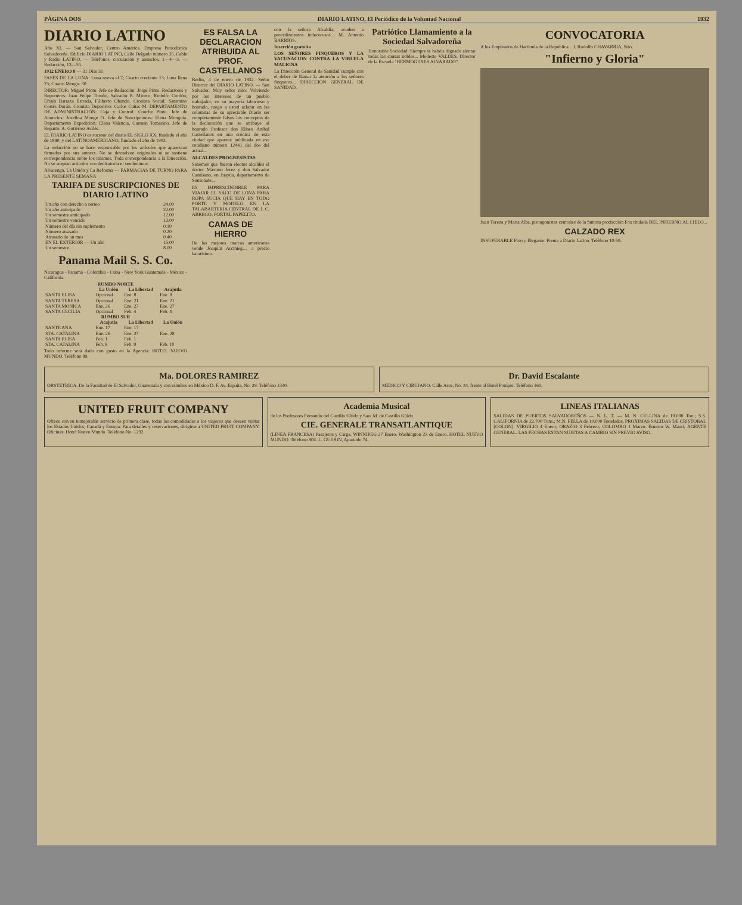PÁGINA DOS DIARIO LATINO, El Periódico de la Voluntad Nacional 1932
DIARIO LATINO
Año XL — San Salvador, Centro América. Empresa Periodística Salvadoreña. Edificio DIARIO LATINO, Calle Delgado número 35. Cable y Radio LATINO. — Teléfonos, circulación y anuncios, 1—4—3. —Redacción, 13—55.
1932 ENERO 8 — 31 Días 31
FASES DE LA LUNA: Luna nueva el 7; Cuarto creciente 13; Luna llena 23; Cuarto Mengu. 30
DIRECTOR: Miguel Pinto. Jefe de Redacción: Jorge Pinto. Redactores y Reporteros: Juan Felipe Toruño, Salvador R. Minero, Rodolfo Cordón, Efraín Barraza Estrada, Filiberto Obando. Cronista Social: Saturnino Cortés Durán. Cronista Deportivo: Carlos Cañas M. DEPARTAMENTO DE ADMINISTRACIÓN: Caja y Control: Conche Pinto. Jefe de Anuncios: Josefina Monge O. Jefe de Suscripciones: Elena Munguía. Departamento Expedición: Elena Valencia, Carmen Tomasino. Jefe de Reparto: A. Gutiérrez Avilés.
EL DIARIO LATINO es sucesor del diario EL SIGLO XX, fundado el año de 1890, y del LATINOAMERICANO, fundado el año de 1903.
La redacción no se hace responsable por los artículos que aparezcan firmados por sus autores. No se devuelven originales ni se sostiene correspondencia sobre los mismos. Toda correspondencia a la Dirección. No se aceptan artículos con dedicatoria ni seudónimos.
Alvarenga, La Unión y La Reforma — FARMACIAS DE TURNO PARA LA PRESENTE SEMANA
TARIFA DE SUSCRIPCIONES DE DIARIO LATINO
| Un año con derecho a sorteo | 24.00 |
| Un año anticipado | 22.00 |
| Un semestre anticipado | 12.00 |
| Un semestre vencido | 13.00 |
| Número del día sin suplemento | 0.10 |
| Número atrasado | 0.20 |
| Atrasado de un mes | 0.40 |
| EN EL EXTERIOR — Un año | 15.00 |
| Un semestre | 8.00 |
Panama Mail S. S. Co.
Nicaragua - Panamá - Colombia - Cuba - New York Guatemala - México - California
| RUMBO NORTE | | | |
| --- | --- | --- | --- |
| | La Unión | La Libertad | Acajutla |
| SANTA ELISA | Opcional | Ene. 8 | Ene. 8 |
| SANTA TERESA | Opcional | Ene. 21 | Ene. 21 |
| SANTA MONICA | Ene. 26 | Ene. 27 | Ene. 27 |
| SANTA CECILIA | Opcional | Feb. 4 | Feb. 4 |
| RUMBO SUR | | | |
| | Acajutla | La Libertad | La Unión |
| SANTE ANA | Ene. 17 | Ene. 17 | |
| STA. CATALINA | Ene. 26 | Ene. 27 | Ene. 28 |
| SANTA ELISA | Feb. 1 | Feb. 1 | |
| STA. CATALINA | Feb. 8 | Feb. 9 | Feb. 10 |
Todo informe será dado con gusto en la Agencia: HOTEL NUEVO MUNDO. Teléfono 89.
ES FALSA LA DECLARACION ATRIBUIDA AL PROF. CASTELLANOS
Berlín, 4 de enero de 1932. Señor Director del DIARIO LATINO. — San Salvador. Muy señor mío: Volviendo por los intereses de un pueblo trabajador, en su mayoría laborioso y honrado, ruego a usted aclarar en las columnas de su apreciable Diario ser completamente falsos los conceptos de la declaración que se atribuye al honrado Profesor don Eliseo Aníbal Castellanos en una crónica de esta ciudad que aparece publicada en ese cotidiano número 12441 del dos del actual...
ALCALDES PROGRESISTAS
Sabemos que fueron electos alcaldes el doctor Máximo Jerez y don Salvador Cantisano, en Juayúa, departamento de Sonsonate...
ES IMPRESCINDIBLE PARA VIAJAR EL SACO DE LONA PARA ROPA SUCIA QUE HAY EN TODO PORTE Y MODELO EN LA TALABARTERIA CENTRAL DE J. C. ABREGO, PORTAL PAPELITO.
CAMAS DE HIERRO
De las mejores marcas americanas vende Joaquín Arcinieg..., a precio baratísimo.
con la señora Alcaldía, acuden a procedimientos indecorosos... M. Antonio BARRIOS.
Inserción gratuita
LOS SEÑORES FINQUEROS Y LA VACUNACION CONTRA LA VIRUELA MALIGNA
La Dirección General de Sanidad cumple con el deber de llamar la atención a los señores finqueros... DIRECCION GENERAL DE SANIDAD.
Patriótico Llamamiento a la Sociedad Salvadoreña
Honorable Sociedad: Siempre te habéis dignado alentar todas las causas nobles... Modesto VALDES. Director de la Escuela "HERMOGENES ALVARADO".
CONVOCATORIA
A los Empleados de Hacienda de la República... J. Rodolfo CHAVARRIA, Srio.
"Infierno y Gloria"
Juan Torena y María Alba, protagonistas centrales de la famosa producción Fox titulada DEL INFIERNO AL CIELO...
CALZADO REX
INSUPERABLE Fino y Elegante. Frente a Diario Latino. Teléfono 10-59.
Ma. DOLORES RAMIREZ
OBSTETRICA. De la Facultad de El Salvador, Guatemala y con estudios en México D. F. Av. España, No. 29. Teléfono 1330.
Dr. David Escalante
MEDICO Y CIRUJANO. Calle Arce, No. 34, frente al Hotel Pompei. Teléfono 161.
UNITED FRUIT COMPANY
Ofrece con su inmejorable servicio de primera clase, todas las comodidades a los viajeros que deseen visitar los Estados Unidos, Canadá y Europa. Para detalles y reservaciones, dirigirse a UNITED FRUIT COMPANY. Oficinas: Hotel Nuevo Mundo. Teléfono No. 1292.
Academia Musical
de los Profesores Fernando del Castillo Güido y Sara M. de Castillo Güido.
CIE. GENERALE TRANSATLANTIQUE
(LINEA FRANCESA) Pasajeros y Carga. WINNIPEG 27 Enero. Washington 23 de Enero. HOTEL NUEVO MUNDO. Teléfono 804. L. GUERIN, Apartado 74.
LINEAS ITALIANAS
SALIDAS DE PUERTOS SALVADOREÑOS — N. L. T. — M. N. CELLINA de 10.000 Ton.; S.S. CALIFORNIA de 22.700 Tons.; M.N. FELLA de 10.000 Toneladas. PROXIMAS SALIDAS DE CRISTOBAL [COLON]: VIRGILIO 4 Enero; ORAZIO 3 Febrero; COLOMBO 1 Marzo. Ernesto W. Mauri, AGENTE GENERAL. LAS FECHAS ESTAN SUJETAS A CAMBIO SIN PREVIO AVISO.